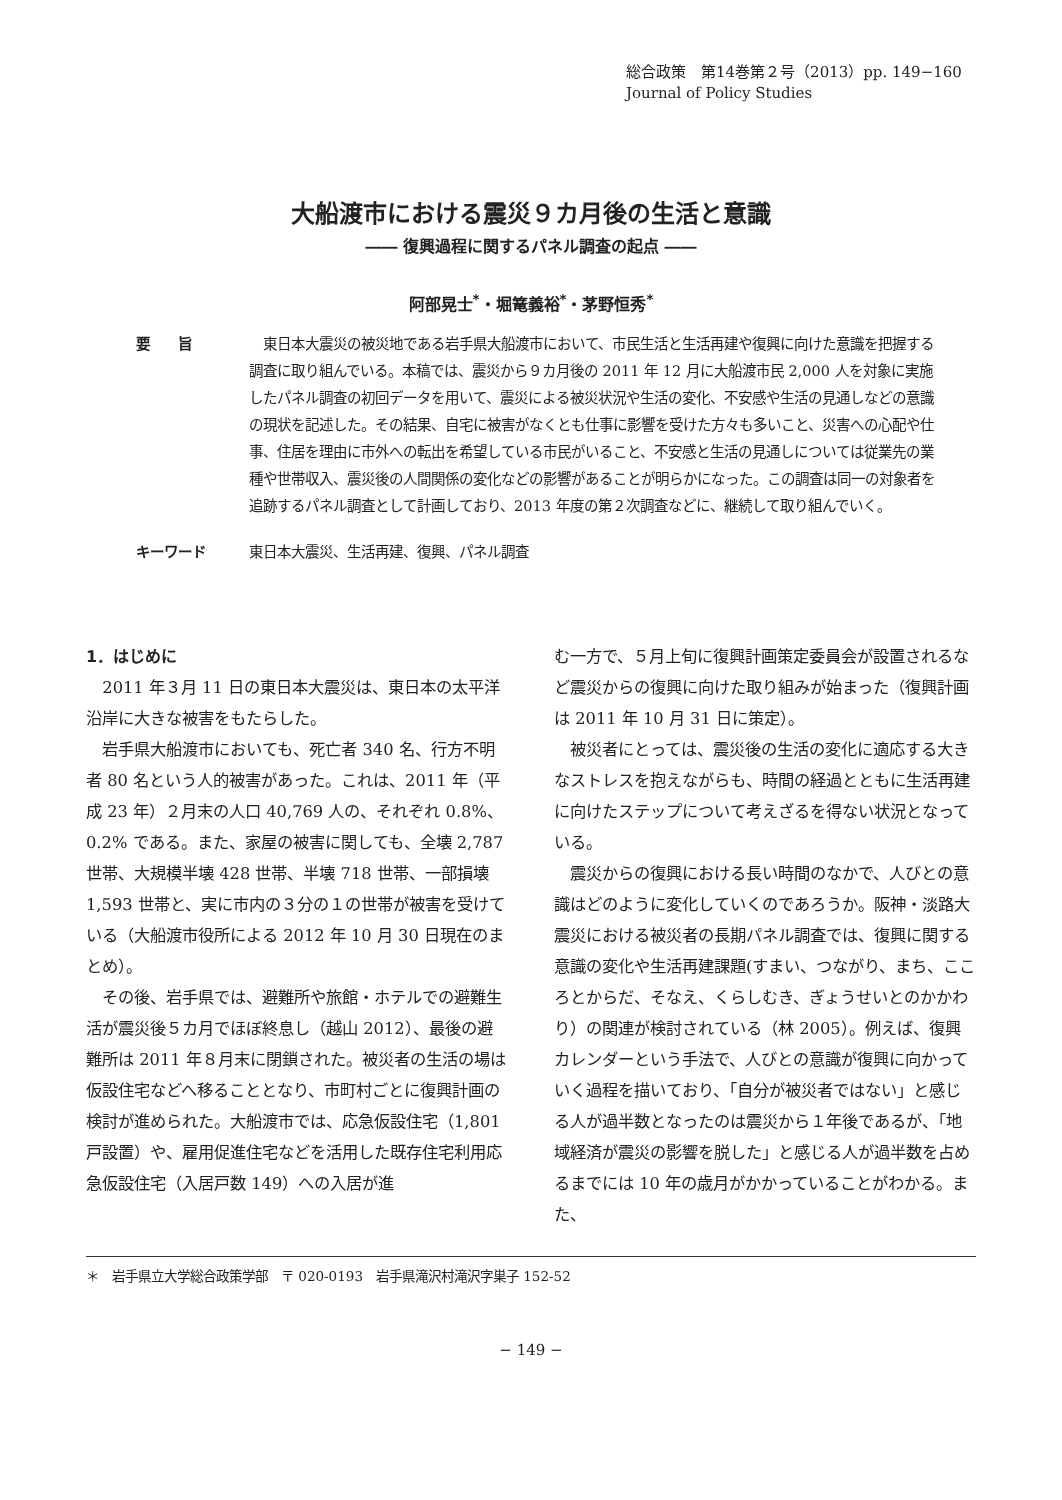総合政策　第14巻第２号（2013）pp. 149−160
Journal of Policy Studies
大船渡市における震災９カ月後の生活と意識
―― 復興過程に関するパネル調査の起点 ――
阿部晃士<sup>*</sup>・堀篭義裕<sup>*</sup>・茅野恒秀<sup>*</sup>
要　　旨 　東日本大震災の被災地である岩手県大船渡市において、市民生活と生活再建や復興に向けた意識を把握する調査に取り組んでいる。本稿では、震災から９カ月後の 2011 年 12 月に大船渡市民 2,000 人を対象に実施したパネル調査の初回データを用いて、震災による被災状況や生活の変化、不安感や生活の見通しなどの意識の現状を記述した。その結果、自宅に被害がなくとも仕事に影響を受けた方々も多いこと、災害への心配や仕事、住居を理由に市外への転出を希望している市民がいること、不安感と生活の見通しについては従業先の業種や世帯収入、震災後の人間関係の変化などの影響があることが明らかになった。この調査は同一の対象者を追跡するパネル調査として計画しており、2013 年度の第２次調査などに、継続して取り組んでいく。
キーワード 東日本大震災、生活再建、復興、パネル調査
1．はじめに
2011 年３月 11 日の東日本大震災は、東日本の太平洋沿岸に大きな被害をもたらした。
岩手県大船渡市においても、死亡者 340 名、行方不明者 80 名という人的被害があった。これは、2011 年（平成 23 年）２月末の人口 40,769 人の、それぞれ 0.8%、0.2% である。また、家屋の被害に関しても、全壊 2,787 世帯、大規模半壊 428 世帯、半壊 718 世帯、一部損壊 1,593 世帯と、実に市内の３分の１の世帯が被害を受けている（大船渡市役所による 2012 年 10 月 30 日現在のまとめ）。
その後、岩手県では、避難所や旅館・ホテルでの避難生活が震災後５カ月でほぼ終息し（越山 2012）、最後の避難所は 2011 年８月末に閉鎖された。被災者の生活の場は仮設住宅などへ移ることとなり、市町村ごとに復興計画の検討が進められた。大船渡市では、応急仮設住宅（1,801 戸設置）や、雇用促進住宅などを活用した既存住宅利用応急仮設住宅（入居戸数 149）への入居が進
む一方で、５月上旬に復興計画策定委員会が設置されるなど震災からの復興に向けた取り組みが始まった（復興計画は 2011 年 10 月 31 日に策定）。
被災者にとっては、震災後の生活の変化に適応する大きなストレスを抱えながらも、時間の経過とともに生活再建に向けたステップについて考えざるを得ない状況となっている。
震災からの復興における長い時間のなかで、人びとの意識はどのように変化していくのであろうか。阪神・淡路大震災における被災者の長期パネル調査では、復興に関する意識の変化や生活再建課題(すまい、つながり、まち、こころとからだ、そなえ、くらしむき、ぎょうせいとのかかわり）の関連が検討されている（林 2005）。例えば、復興カレンダーという手法で、人びとの意識が復興に向かっていく過程を描いており、「自分が被災者ではない」と感じる人が過半数となったのは震災から１年後であるが、「地域経済が震災の影響を脱した」と感じる人が過半数を占めるまでには 10 年の歳月がかかっていることがわかる。また、
＊　岩手県立大学総合政策学部　〒 020-0193　岩手県滝沢村滝沢字巣子 152-52
− 149 −